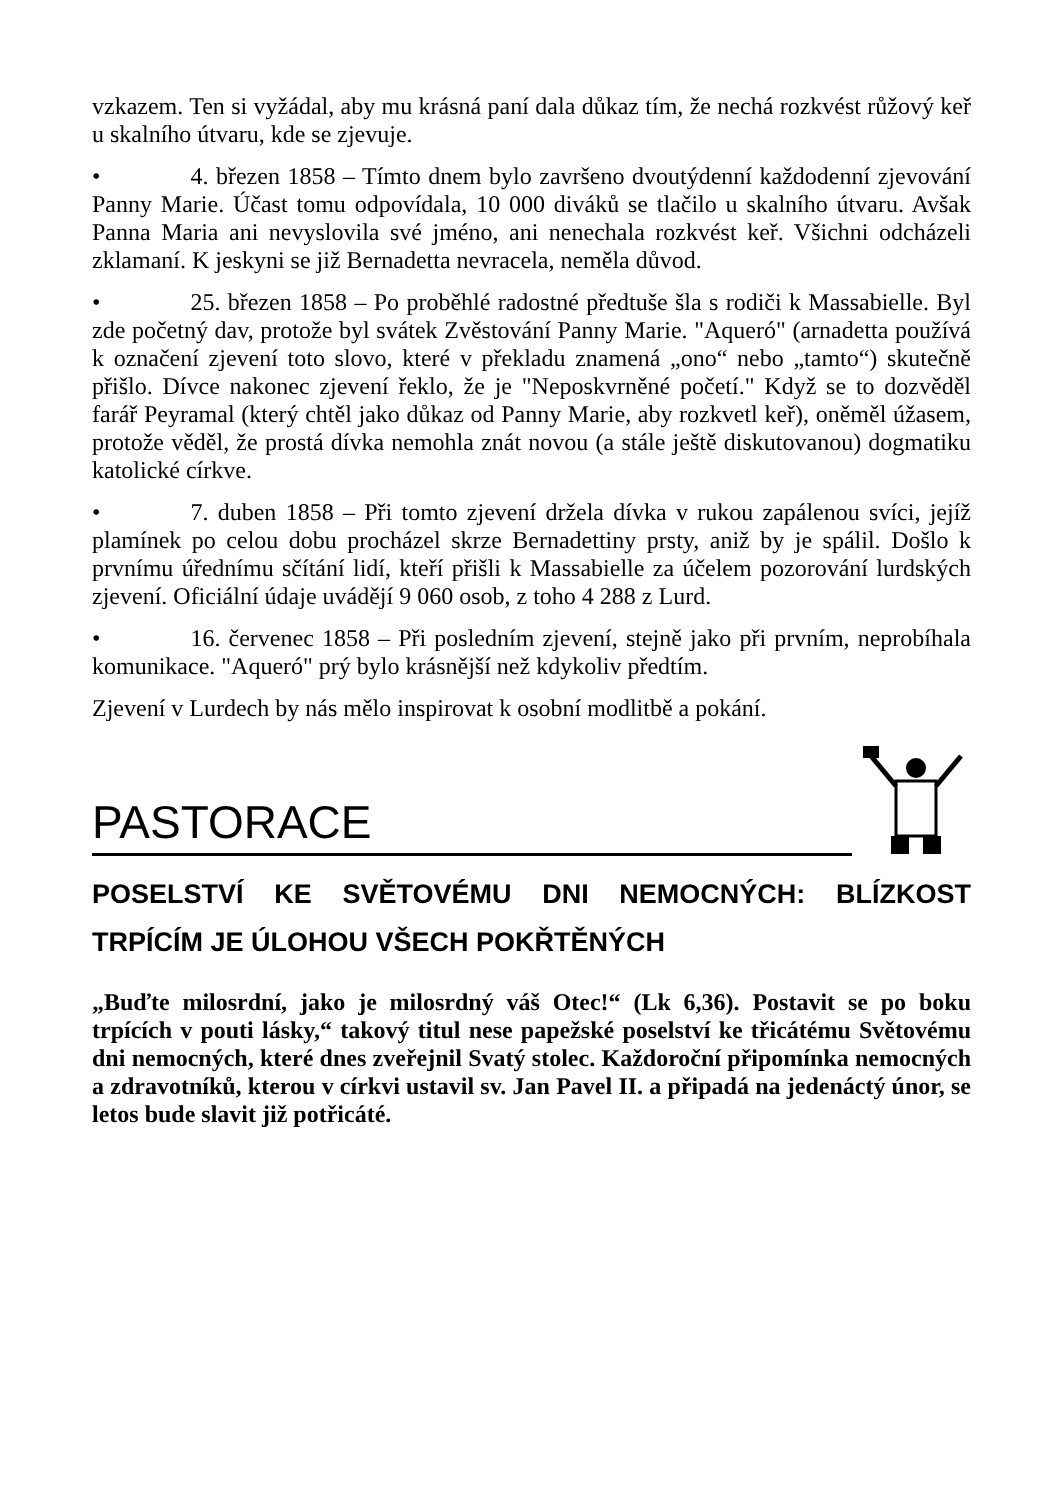vzkazem. Ten si vyžádal, aby mu krásná paní dala důkaz tím, že nechá rozkvést růžový keř u skalního útvaru, kde se zjevuje.
• 4. březen 1858 – Tímto dnem bylo završeno dvoutýdenní každodenní zjevování Panny Marie. Účast tomu odpovídala, 10 000 diváků se tlačilo u skalního útvaru. Avšak Panna Maria ani nevyslovila své jméno, ani nenechala rozkvést keř. Všichni odcházeli zklamaní. K jeskyni se již Bernadetta nevracela, neměla důvod.
• 25. březen 1858 – Po proběhlé radostné předtuše šla s rodiči k Massabielle. Byl zde početný dav, protože byl svátek Zvěstování Panny Marie. "Aqueró" (arnadetta používá k označení zjevení toto slovo, které v překladu znamená „ono“ nebo „tamto“) skutečně přišlo. Dívce nakonec zjevení řeklo, že je "Neposkvrněné početí." Když se to dozvěděl farář Peyramal (který chtěl jako důkaz od Panny Marie, aby rozkvetl keř), oněměl úžasem, protože věděl, že prostá dívka nemohla znát novou (a stále ještě diskutovanou) dogmatiku katolické církve.
• 7. duben 1858 – Při tomto zjevení držela dívka v rukou zapálenou svíci, jejíž plamínek po celou dobu procházel skrze Bernadettiny prsty, aniž by je spálil. Došlo k prvnímu úřednímu sčítání lidí, kteří přišli k Massabielle za účelem pozorování lurdských zjevení. Oficiální údaje uvádějí 9 060 osob, z toho 4 288 z Lurd.
• 16. červenec 1858 – Při posledním zjevení, stejně jako při prvním, neprobíhala komunikace. "Aqueró" prý bylo krásnější než kdykoliv předtím.
Zjevení v Lurdech by nás mělo inspirovat k osobní modlitbě a pokání.
PASTORACE
POSELSTVÍ KE SVĚTOVÉMU DNI NEMOCNÝCH: BLÍZKOST TRPÍCÍM JE ÚLOHOU VŠECH POKŘTĚNÝCH
„Buďte milosrdní, jako je milosrdný váš Otec!“ (Lk 6,36). Postavit se po boku trpících v pouti lásky,“ takový titul nese papežské poselství ke třicátému Světovému dni nemocných, které dnes zveřejnil Svatý stolec. Každoroční připomínka nemocných a zdravotníků, kterou v církvi ustavil sv. Jan Pavel II. a připadá na jedenáctý únor, se letos bude slavit již potřicáté.